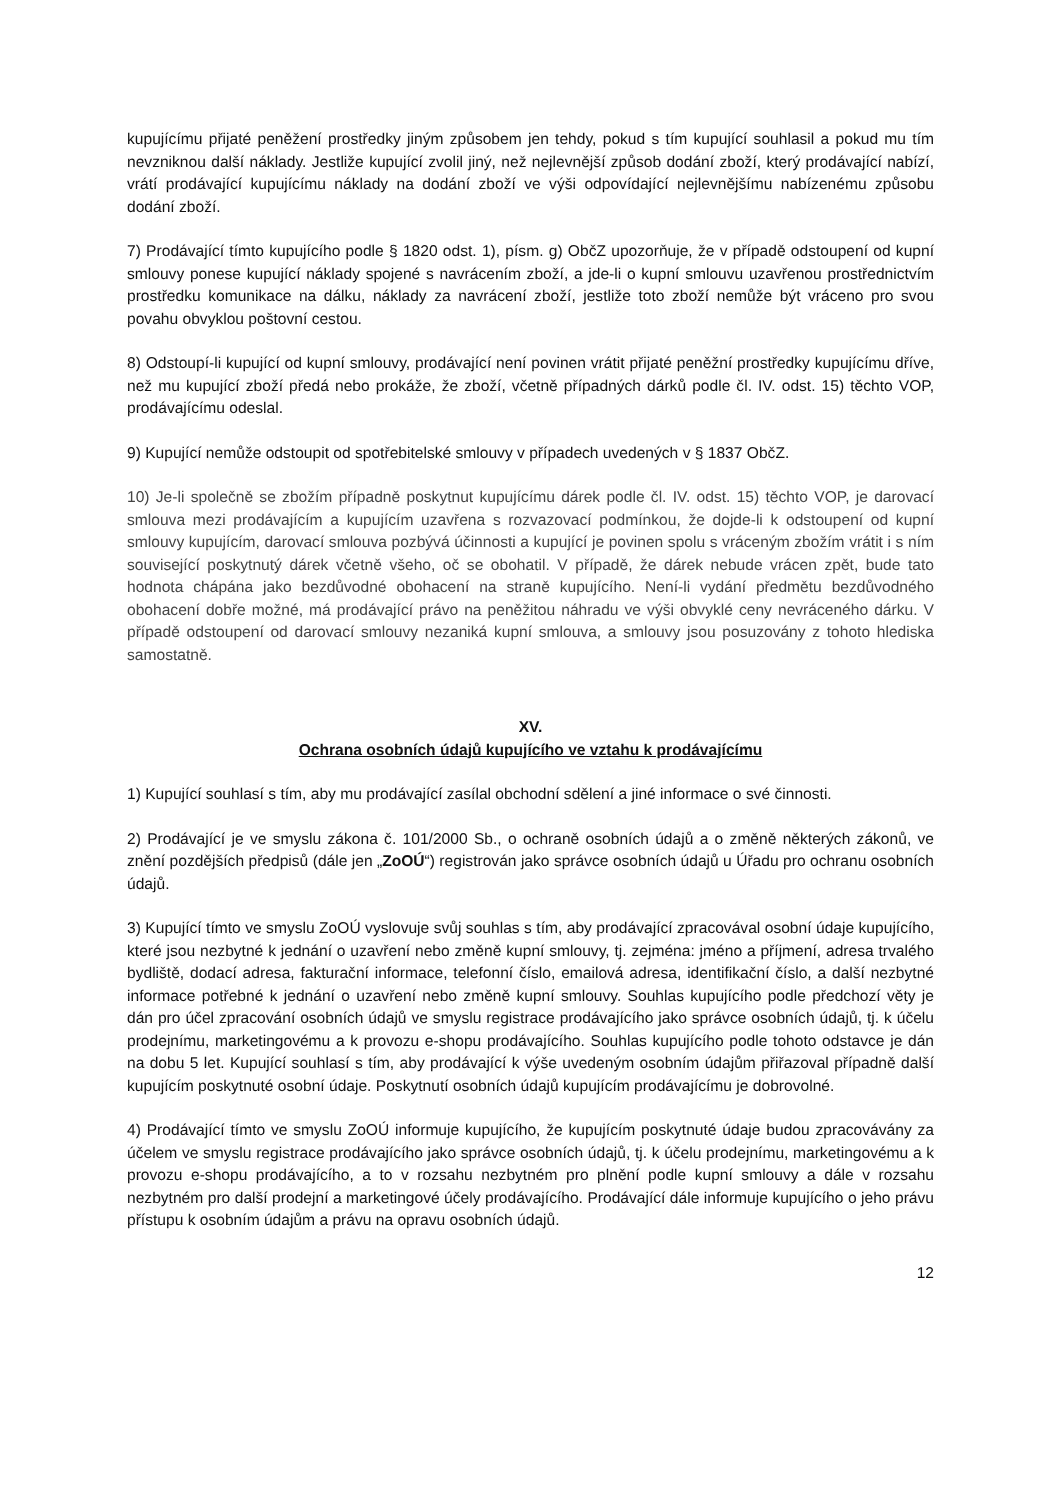kupujícímu přijaté peněžení prostředky jiným způsobem jen tehdy, pokud s tím kupující souhlasil a pokud mu tím nevzniknou další náklady. Jestliže kupující zvolil jiný, než nejlevnější způsob dodání zboží, který prodávající nabízí, vrátí prodávající kupujícímu náklady na dodání zboží ve výši odpovídající nejlevnějšímu nabízenému způsobu dodání zboží.
7) Prodávající tímto kupujícího podle § 1820 odst. 1), písm. g) ObčZ upozorňuje, že v případě odstoupení od kupní smlouvy ponese kupující náklady spojené s navrácením zboží, a jde-li o kupní smlouvu uzavřenou prostřednictvím prostředku komunikace na dálku, náklady za navrácení zboží, jestliže toto zboží nemůže být vráceno pro svou povahu obvyklou poštovní cestou.
8) Odstoupí-li kupující od kupní smlouvy, prodávající není povinen vrátit přijaté peněžní prostředky kupujícímu dříve, než mu kupující zboží předá nebo prokáže, že zboží, včetně případných dárků podle čl. IV. odst. 15) těchto VOP, prodávajícímu odeslal.
9) Kupující nemůže odstoupit od spotřebitelské smlouvy v případech uvedených v § 1837 ObčZ.
10) Je-li společně se zbožím případně poskytnut kupujícímu dárek podle čl. IV. odst. 15) těchto VOP, je darovací smlouva mezi prodávajícím a kupujícím uzavřena s rozvazovací podmínkou, že dojde-li k odstoupení od kupní smlouvy kupujícím, darovací smlouva pozbývá účinnosti a kupující je povinen spolu s vráceným zbožím vrátit i s ním související poskytnutý dárek včetně všeho, oč se obohatil. V případě, že dárek nebude vrácen zpět, bude tato hodnota chápána jako bezdůvodné obohacení na straně kupujícího. Není-li vydání předmětu bezdůvodného obohacení dobře možné, má prodávající právo na peněžitou náhradu ve výši obvyklé ceny nevráceného dárku. V případě odstoupení od darovací smlouvy nezaniká kupní smlouva, a smlouvy jsou posuzovány z tohoto hlediska samostatně.
XV.
Ochrana osobních údajů kupujícího ve vztahu k prodávajícímu
1) Kupující souhlasí s tím, aby mu prodávající zasílal obchodní sdělení a jiné informace o své činnosti.
2) Prodávající je ve smyslu zákona č. 101/2000 Sb., o ochraně osobních údajů a o změně některých zákonů, ve znění pozdějších předpisů (dále jen „ZoOÚ“) registrován jako správce osobních údajů u Úřadu pro ochranu osobních údajů.
3) Kupující tímto ve smyslu ZoOÚ vyslovuje svůj souhlas s tím, aby prodávající zpracovával osobní údaje kupujícího, které jsou nezbytné k jednání o uzavření nebo změně kupní smlouvy, tj. zejména: jméno a příjmení, adresa trvalého bydliště, dodací adresa, fakturační informace, telefonní číslo, emailová adresa, identifikační číslo, a další nezbytné informace potřebné k jednání o uzavření nebo změně kupní smlouvy. Souhlas kupujícího podle předchozí věty je dán pro účel zpracování osobních údajů ve smyslu registrace prodávajícího jako správce osobních údajů, tj. k účelu prodejnímu, marketingovému a k provozu e-shopu prodávajícího. Souhlas kupujícího podle tohoto odstavce je dán na dobu 5 let. Kupující souhlasí s tím, aby prodávající k výše uvedeným osobním údajům přiřazoval případně další kupujícím poskytnuté osobní údaje. Poskytnutí osobních údajů kupujícím prodávajícímu je dobrovolné.
4) Prodávající tímto ve smyslu ZoOÚ informuje kupujícího, že kupujícím poskytnuté údaje budou zpracovávány za účelem ve smyslu registrace prodávajícího jako správce osobních údajů, tj. k účelu prodejnímu, marketingovému a k provozu e-shopu prodávajícího, a to v rozsahu nezbytném pro plnění podle kupní smlouvy a dále v rozsahu nezbytném pro další prodejní a marketingové účely prodávajícího. Prodávající dále informuje kupujícího o jeho právu přístupu k osobním údajům a právu na opravu osobních údajů.
12